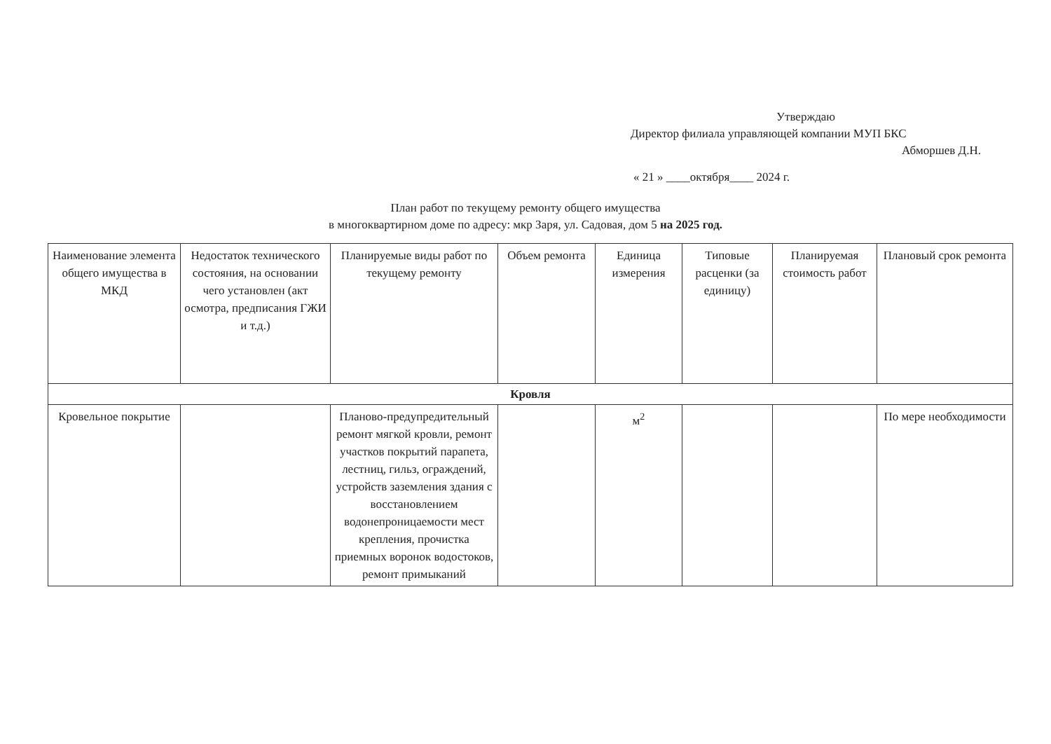Утверждаю
Директор филиала управляющей компании МУП БКС
Абморшев Д.Н.
« 21 » ____октября____ 2024 г.
План работ по текущему ремонту общего имущества
в многоквартирном доме по адресу: мкр Заря, ул. Садовая, дом 5 на 2025 год.
| Наименование элемента общего имущества в МКД | Недостаток технического состояния, на основании чего установлен (акт осмотра, предписания ГЖИ и т.д.) | Планируемые виды работ по текущему ремонту | Объем ремонта | Единица измерения | Типовые расценки (за единицу) | Планируемая стоимость работ | Плановый срок ремонта |
| --- | --- | --- | --- | --- | --- | --- | --- |
| Кровля | | | | | | | |
| Кровельное покрытие | | Планово-предупредительный ремонт мягкой кровли, ремонт участков покрытий парапета, лестниц, гильз, ограждений, устройств заземления здания с восстановлением водонепроницаемости мест крепления, прочистка приемных воронок водостоков, ремонт примыканий | | м<sup>2</sup> | | | По мере необходимости |